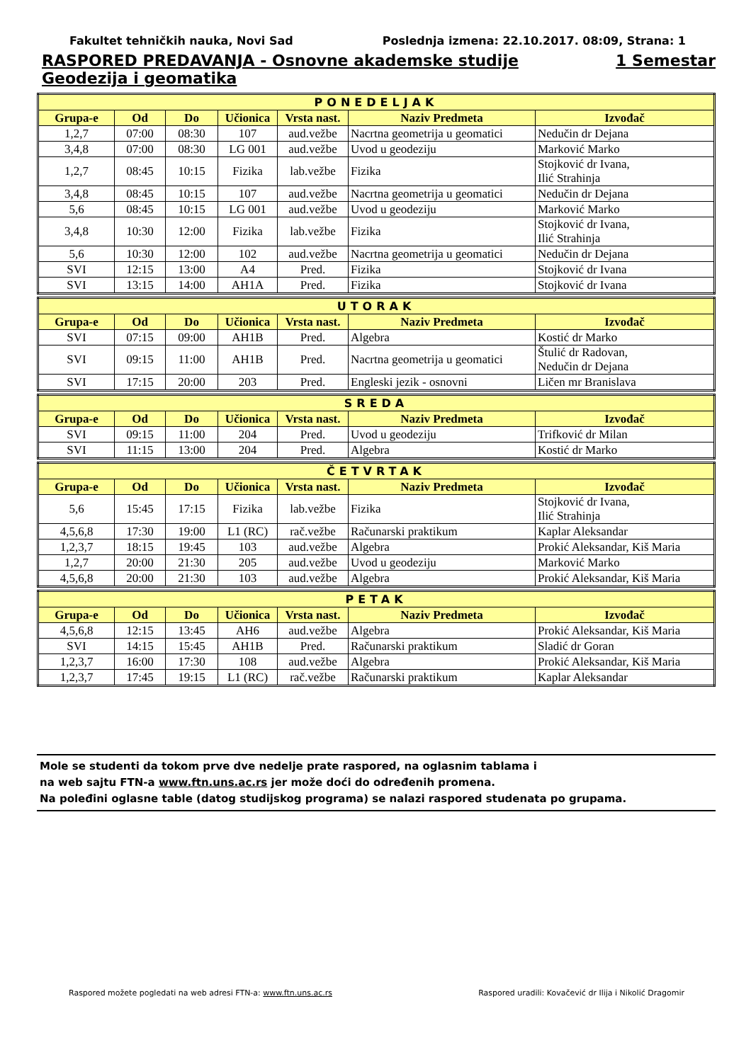Fakultet tehničkih nauka, Novi Sad Poslednja izmena: 22.10.2017. 08:09, Strana: 1
RASPORED PREDAVANJA - Osnovne akademske studije 1 Semestar
Geodezija i geomatika
| PONEDELJAK | | | | | | |
| Grupa-e | Od | Do | Učionica | Vrsta nast. | Naziv Predmeta | Izvođač |
| 1,2,7 | 07:00 | 08:30 | 107 | aud.vežbe | Nacrtna geometrija u geomatici | Nedučin dr Dejana |
| 3,4,8 | 07:00 | 08:30 | LG 001 | aud.vežbe | Uvod u geodeziju | Marković Marko |
| 1,2,7 | 08:45 | 10:15 | Fizika | lab.vežbe | Fizika | Stojković dr Ivana, Ilić Strahinja |
| 3,4,8 | 08:45 | 10:15 | 107 | aud.vežbe | Nacrtna geometrija u geomatici | Nedučin dr Dejana |
| 5,6 | 08:45 | 10:15 | LG 001 | aud.vežbe | Uvod u geodeziju | Marković Marko |
| 3,4,8 | 10:30 | 12:00 | Fizika | lab.vežbe | Fizika | Stojković dr Ivana, Ilić Strahinja |
| 5,6 | 10:30 | 12:00 | 102 | aud.vežbe | Nacrtna geometrija u geomatici | Nedučin dr Dejana |
| SVI | 12:15 | 13:00 | A4 | Pred. | Fizika | Stojković dr Ivana |
| SVI | 13:15 | 14:00 | AH1A | Pred. | Fizika | Stojković dr Ivana |
| UTORAK | | | | | | |
| Grupa-e | Od | Do | Učionica | Vrsta nast. | Naziv Predmeta | Izvođač |
| SVI | 07:15 | 09:00 | AH1B | Pred. | Algebra | Kostić dr Marko |
| SVI | 09:15 | 11:00 | AH1B | Pred. | Nacrtna geometrija u geomatici | Štulić dr Radovan, Nedučin dr Dejana |
| SVI | 17:15 | 20:00 | 203 | Pred. | Engleski jezik - osnovni | Ličen mr Branislava |
| SREDA | | | | | | |
| Grupa-e | Od | Do | Učionica | Vrsta nast. | Naziv Predmeta | Izvođač |
| SVI | 09:15 | 11:00 | 204 | Pred. | Uvod u geodeziju | Trifković dr Milan |
| SVI | 11:15 | 13:00 | 204 | Pred. | Algebra | Kostić dr Marko |
| ČETVRTAK | | | | | | |
| Grupa-e | Od | Do | Učionica | Vrsta nast. | Naziv Predmeta | Izvođač |
| 5,6 | 15:45 | 17:15 | Fizika | lab.vežbe | Fizika | Stojković dr Ivana, Ilić Strahinja |
| 4,5,6,8 | 17:30 | 19:00 | L1 (RC) | rač.vežbe | Računarski praktikum | Kaplar Aleksandar |
| 1,2,3,7 | 18:15 | 19:45 | 103 | aud.vežbe | Algebra | Prokić Aleksandar, Kiš Maria |
| 1,2,7 | 20:00 | 21:30 | 205 | aud.vežbe | Uvod u geodeziju | Marković Marko |
| 4,5,6,8 | 20:00 | 21:30 | 103 | aud.vežbe | Algebra | Prokić Aleksandar, Kiš Maria |
| PETAK | | | | | | |
| Grupa-e | Od | Do | Učionica | Vrsta nast. | Naziv Predmeta | Izvođač |
| 4,5,6,8 | 12:15 | 13:45 | AH6 | aud.vežbe | Algebra | Prokić Aleksandar, Kiš Maria |
| SVI | 14:15 | 15:45 | AH1B | Pred. | Računarski praktikum | Sladić dr Goran |
| 1,2,3,7 | 16:00 | 17:30 | 108 | aud.vežbe | Algebra | Prokić Aleksandar, Kiš Maria |
| 1,2,3,7 | 17:45 | 19:15 | L1 (RC) | rač.vežbe | Računarski praktikum | Kaplar Aleksandar |
Mole se studenti da tokom prve dve nedelje prate raspored, na oglasnim tablama i
na web sajtu FTN-a www.ftn.uns.ac.rs jer može doći do određenih promena.
Na poleđini oglasne table (datog studijskog programa) se nalazi raspored studenata po grupama.
Raspored možete pogledati na web adresi FTN-a: www.ftn.uns.ac.rs Raspored uradili: Kovačević dr Ilija i Nikolić Dragomir